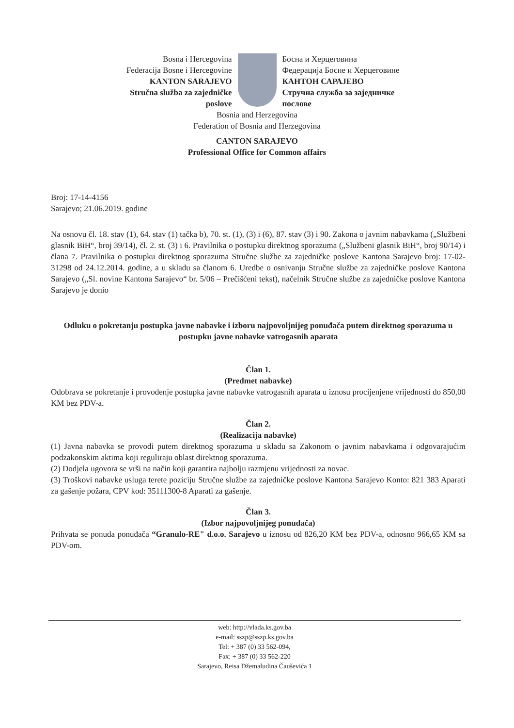Bosna i Hercegovina
Federacija Bosne i Hercegovine
KANTON SARAJEVO
Stručna služba za zajedničke
poslove
Босна и Херцеговина
Федерација Босне и Херцеговине
КАНТОН САРАЈЕВО
Стручна служба за заједничке
послове
Bosnia and Herzegovina
Federation of Bosnia and Herzegovina
CANTON SARAJEVO
Professional Office for Common affairs
Broj: 17-14-4156
Sarajevo; 21.06.2019. godine
Na osnovu čl. 18. stav (1), 64. stav (1) tačka b), 70. st. (1), (3) i (6), 87. stav (3) i 90. Zakona o javnim nabavkama („Službeni glasnik BiH“, broj 39/14), čl. 2. st. (3) i 6. Pravilnika o postupku direktnog sporazuma („Službeni glasnik BiH“, broj 90/14) i člana 7. Pravilnika o postupku direktnog sporazuma Stručne službe za zajedničke poslove Kantona Sarajevo broj: 17-02-31298 od 24.12.2014. godine, a u skladu sa članom 6. Uredbe o osnivanju Stručne službe za zajedničke poslove Kantona Sarajevo („Sl. novine Kantona Sarajevo“ br. 5/06 – Prečišćeni tekst), načelnik Stručne službe za zajedničke poslove Kantona Sarajevo je donio
Odluku o pokretanju postupka javne nabavke i izboru najpovoljnijeg ponuđača putem direktnog sporazuma u postupku javne nabavke vatrogasnih aparata
Član 1.
(Predmet nabavke)
Odobrava se pokretanje i provođenje postupka javne nabavke vatrogasnih aparata u iznosu procijenjene vrijednosti do 850,00 KM bez PDV-a.
Član 2.
(Realizacija nabavke)
(1) Javna nabavka se provodi putem direktnog sporazuma u skladu sa Zakonom o javnim nabavkama i odgovarajućim podzakonskim aktima koji reguliraju oblast direktnog sporazuma.
(2) Dodjela ugovora se vrši na način koji garantira najbolju razmjenu vrijednosti za novac.
(3) Troškovi nabavke usluga terete poziciju Stručne službe za zajedničke poslove Kantona Sarajevo Konto: 821 383 Aparati za gašenje požara, CPV kod: 35111300-8 Aparati za gašenje.
Član 3.
(Izbor najpovoljnijeg ponuđača)
Prihvata se ponuda ponuđača “Granulo-RE" d.o.o. Sarajevo u iznosu od 826,20 KM bez PDV-a, odnosno 966,65 KM sa PDV-om.
web: http://vlada.ks.gov.ba
e-mail: sszp@sszp.ks.gov.ba
Tel: + 387 (0) 33 562-094,
Fax: + 387 (0) 33 562-220
Sarajevo, Reisa Džemaludina Čauševića 1